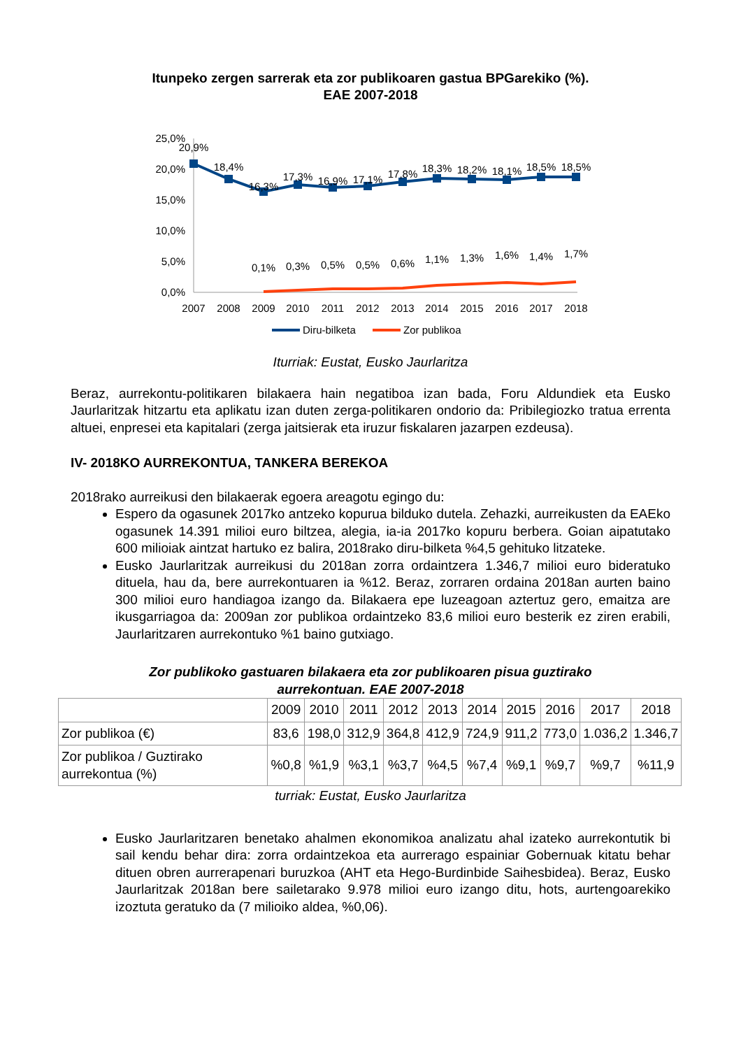Itunpeko zergen sarrerak eta zor publikoaren gastua BPGarekiko (%).
EAE 2007-2018
25,0%
20,0%
15,0%
10,0%
5,0%
0,0%
20,9%
18,4%
16,3%
17,3%
16,9%
17,1%
17,8%
18,3%
18,2%
18,1%
18,5%
18,5%
0,1%
0,3%
0,5%
0,5%
0,6%
1,1%
1,3%
1,6%
1,4%
1,7%
2007
2008
2009
2010
2011
2012
2013
2014
2015
2016
2017
2018
Diru-bilketa
Zor publikoa
Iturriak: Eustat, Eusko Jaurlaritza
Beraz, aurrekontu-politikaren bilakaera hain negatiboa izan bada, Foru Aldundiek eta Eusko Jaurlaritzak hitzartu eta aplikatu izan duten zerga-politikaren ondorio da: Pribilegiozko tratua errenta altuei, enpresei eta kapitalari (zerga jaitsierak eta iruzur fiskalaren jazarpen ezdeusa).
IV- 2018KO AURREKONTUA, TANKERA BEREKOA
2018rako aurreikusi den bilakaerak egoera areagotu egingo du:
Espero da ogasunek 2017ko antzeko kopurua bilduko dutela. Zehazki, aurreikusten da EAEko ogasunek 14.391 milioi euro biltzea, alegia, ia-ia 2017ko kopuru berbera. Goian aipatutako 600 milioiak aintzat hartuko ez balira, 2018rako diru-bilketa %4,5 gehituko litzateke.
Eusko Jaurlaritzak aurreikusi du 2018an zorra ordaintzera 1.346,7 milioi euro bideratuko dituela, hau da, bere aurrekontuaren ia %12. Beraz, zorraren ordaina 2018an aurten baino 300 milioi euro handiagoa izango da. Bilakaera epe luzeagoan aztertuz gero, emaitza are ikusgarriagoa da: 2009an zor publikoa ordaintzeko 83,6 milioi euro besterik ez ziren erabili, Jaurlaritzaren aurrekontuko %1 baino gutxiago.
Zor publikoko gastuaren bilakaera eta zor publikoaren pisua guztirako
aurrekontuan. EAE 2007-2018
| | 2009 | 2010 | 2011 | 2012 | 2013 | 2014 | 2015 | 2016 | 2017 | 2018 |
| Zor publikoa (€) | 83,6 | 198,0 | 312,9 | 364,8 | 412,9 | 724,9 | 911,2 | 773,0 | 1.036,2 | 1.346,7 |
| Zor publikoa / Guztirako aurrekontua (%) | %0,8 | %1,9 | %3,1 | %3,7 | %4,5 | %7,4 | %9,1 | %9,7 | %9,7 | %11,9 |
turriak: Eustat, Eusko Jaurlaritza
Eusko Jaurlaritzaren benetako ahalmen ekonomikoa analizatu ahal izateko aurrekontutik bi sail kendu behar dira: zorra ordaintzekoa eta aurrerago espainiar Gobernuak kitatu behar dituen obren aurrerapenari buruzkoa (AHT eta Hego-Burdinbide Saihesbidea). Beraz, Eusko Jaurlaritzak 2018an bere sailetarako 9.978 milioi euro izango ditu, hots, aurtengoarekiko izoztuta geratuko da (7 milioiko aldea, %0,06).